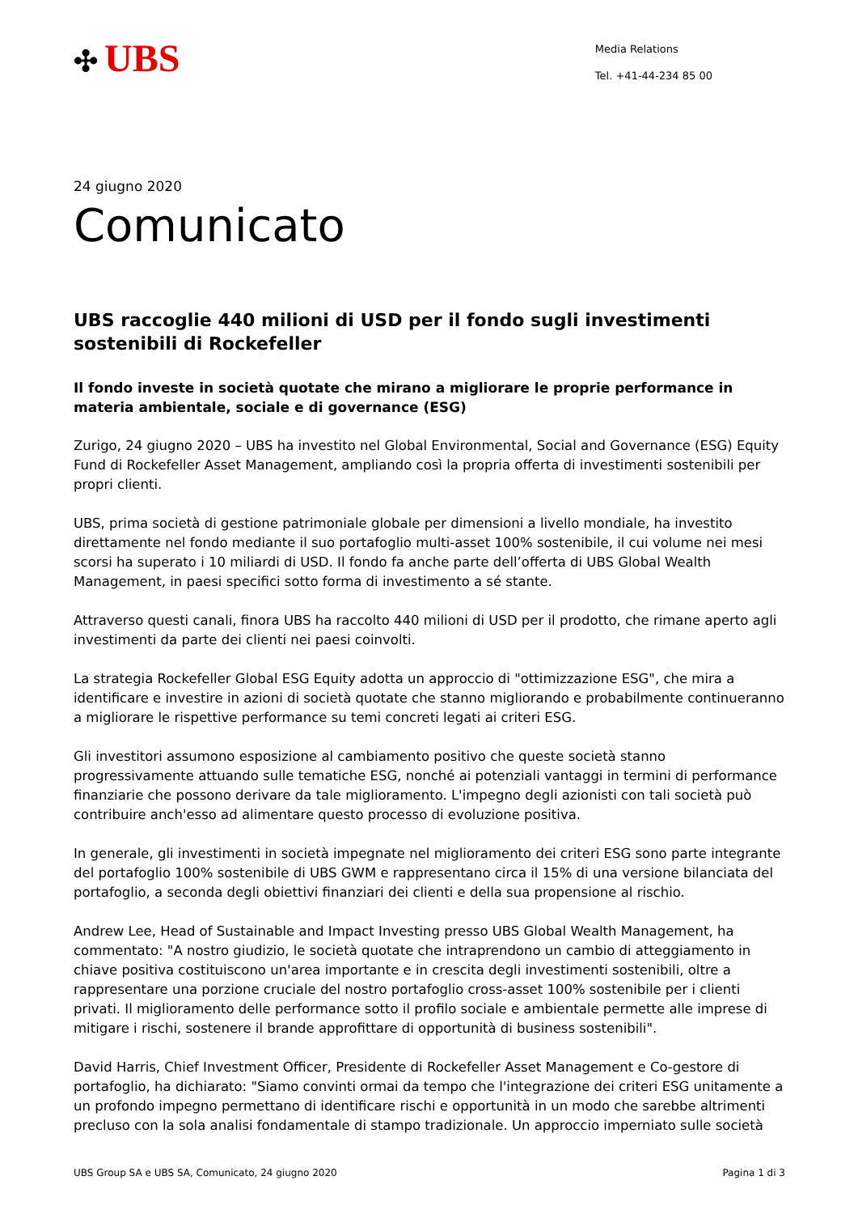✣ UBS
Media Relations
Tel. +41-44-234 85 00
24 giugno 2020
Comunicato
UBS raccoglie 440 milioni di USD per il fondo sugli investimenti sostenibili di Rockefeller
Il fondo investe in società quotate che mirano a migliorare le proprie performance in materia ambientale, sociale e di governance (ESG)
Zurigo, 24 giugno 2020 – UBS ha investito nel Global Environmental, Social and Governance (ESG) Equity Fund di Rockefeller Asset Management, ampliando così la propria offerta di investimenti sostenibili per propri clienti.
UBS, prima società di gestione patrimoniale globale per dimensioni a livello mondiale, ha investito direttamente nel fondo mediante il suo portafoglio multi-asset 100% sostenibile, il cui volume nei mesi scorsi ha superato i 10 miliardi di USD. Il fondo fa anche parte dell’offerta di UBS Global Wealth Management, in paesi specifici sotto forma di investimento a sé stante.
Attraverso questi canali, finora UBS ha raccolto 440 milioni di USD per il prodotto, che rimane aperto agli investimenti da parte dei clienti nei paesi coinvolti.
La strategia Rockefeller Global ESG Equity adotta un approccio di "ottimizzazione ESG", che mira a identificare e investire in azioni di società quotate che stanno migliorando e probabilmente continueranno a migliorare le rispettive performance su temi concreti legati ai criteri ESG.
Gli investitori assumono esposizione al cambiamento positivo che queste società stanno progressivamente attuando sulle tematiche ESG, nonché ai potenziali vantaggi in termini di performance finanziarie che possono derivare da tale miglioramento. L'impegno degli azionisti con tali società può contribuire anch'esso ad alimentare questo processo di evoluzione positiva.
In generale, gli investimenti in società impegnate nel miglioramento dei criteri ESG sono parte integrante del portafoglio 100% sostenibile di UBS GWM e rappresentano circa il 15% di una versione bilanciata del portafoglio, a seconda degli obiettivi finanziari dei clienti e della sua propensione al rischio.
Andrew Lee, Head of Sustainable and Impact Investing presso UBS Global Wealth Management, ha commentato: "A nostro giudizio, le società quotate che intraprendono un cambio di atteggiamento in chiave positiva costituiscono un'area importante e in crescita degli investimenti sostenibili, oltre a rappresentare una porzione cruciale del nostro portafoglio cross-asset 100% sostenibile per i clienti privati. Il miglioramento delle performance sotto il profilo sociale e ambientale permette alle imprese di mitigare i rischi, sostenere il brande approfittare di opportunità di business sostenibili".
David Harris, Chief Investment Officer, Presidente di Rockefeller Asset Management e Co-gestore di portafoglio, ha dichiarato: "Siamo convinti ormai da tempo che l'integrazione dei criteri ESG unitamente a un profondo impegno permettano di identificare rischi e opportunità in un modo che sarebbe altrimenti precluso con la sola analisi fondamentale di stampo tradizionale. Un approccio imperniato sulle società
UBS Group SA e UBS SA, Comunicato, 24 giugno 2020 Pagina 1 di 3